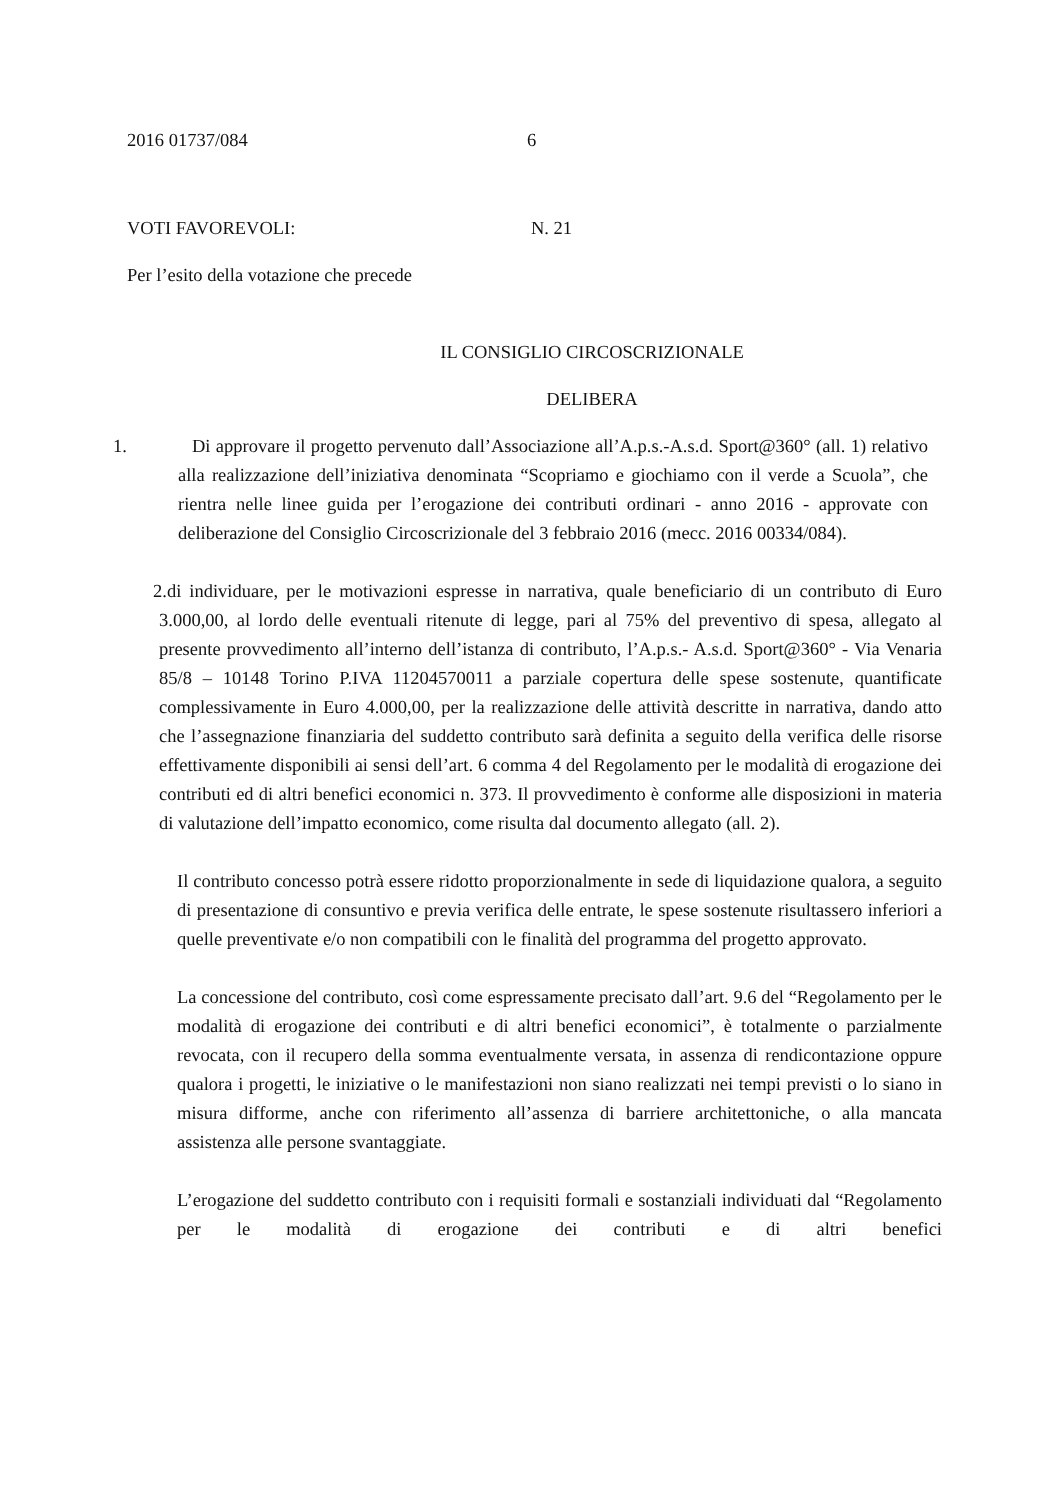2016 01737/084 6
VOTI FAVOREVOLI: N. 21
Per l’esito della votazione che precede
IL CONSIGLIO CIRCOSCRIZIONALE
DELIBERA
1. Di approvare il progetto pervenuto dall’Associazione all’A.p.s.-A.s.d. Sport@360° (all. 1) relativo alla realizzazione dell’iniziativa denominata “Scopriamo e giochiamo con il verde a Scuola”, che rientra nelle linee guida per l’erogazione dei contributi ordinari - anno 2016 - approvate con deliberazione del Consiglio Circoscrizionale del 3 febbraio 2016 (mecc. 2016 00334/084).
2.di individuare, per le motivazioni espresse in narrativa, quale beneficiario di un contributo di Euro 3.000,00, al lordo delle eventuali ritenute di legge, pari al 75% del preventivo di spesa, allegato al presente provvedimento all’interno dell’istanza di contributo, l’A.p.s.- A.s.d. Sport@360° - Via Venaria 85/8 – 10148 Torino P.IVA 11204570011 a parziale copertura delle spese sostenute, quantificate complessivamente in Euro 4.000,00, per la realizzazione delle attività descritte in narrativa, dando atto che l’assegnazione finanziaria del suddetto contributo sarà definita a seguito della verifica delle risorse effettivamente disponibili ai sensi dell’art. 6 comma 4 del Regolamento per le modalità di erogazione dei contributi ed di altri benefici economici n. 373. Il provvedimento è conforme alle disposizioni in materia di valutazione dell’impatto economico, come risulta dal documento allegato (all. 2).
Il contributo concesso potrà essere ridotto proporzionalmente in sede di liquidazione qualora, a seguito di presentazione di consuntivo e previa verifica delle entrate, le spese sostenute risultassero inferiori a quelle preventivate e/o non compatibili con le finalità del programma del progetto approvato.
La concessione del contributo, così come espressamente precisato dall’art. 9.6 del “Regolamento per le modalità di erogazione dei contributi e di altri benefici economici”, è totalmente o parzialmente revocata, con il recupero della somma eventualmente versata, in assenza di rendicontazione oppure qualora i progetti, le iniziative o le manifestazioni non siano realizzati nei tempi previsti o lo siano in misura difforme, anche con riferimento all’assenza di barriere architettoniche, o alla mancata assistenza alle persone svantaggiate.
L’erogazione del suddetto contributo con i requisiti formali e sostanziali individuati dal “Regolamento per le modalità di erogazione dei contributi e di altri benefici